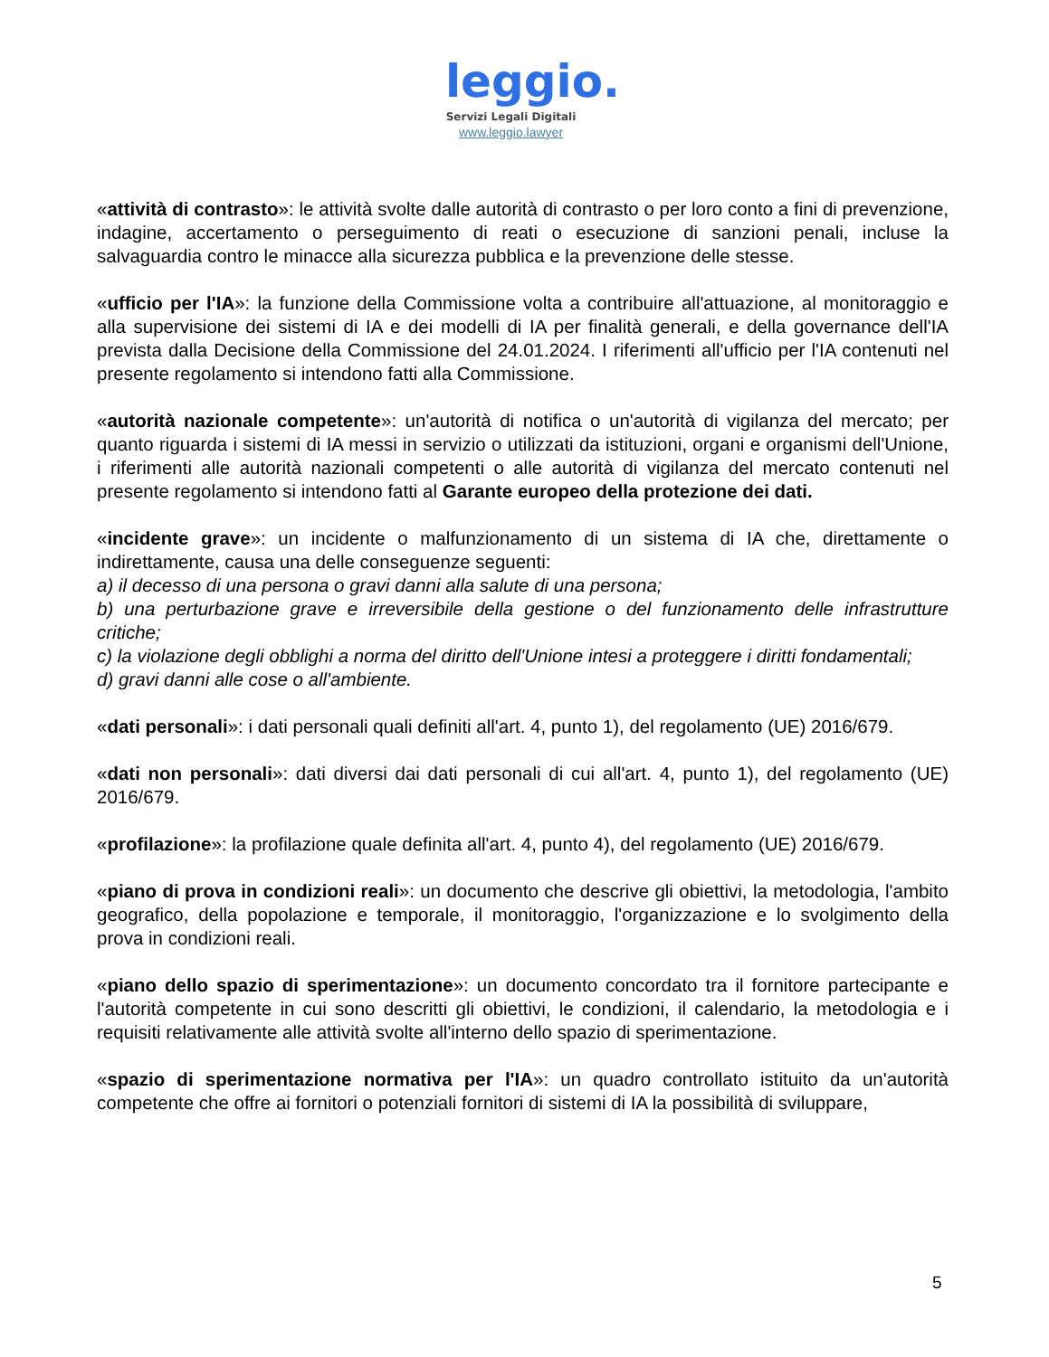leggio.
Servizi Legali Digitali
www.leggio.lawyer
«attività di contrasto»: le attività svolte dalle autorità di contrasto o per loro conto a fini di prevenzione, indagine, accertamento o perseguimento di reati o esecuzione di sanzioni penali, incluse la salvaguardia contro le minacce alla sicurezza pubblica e la prevenzione delle stesse.
«ufficio per l'IA»: la funzione della Commissione volta a contribuire all'attuazione, al monitoraggio e alla supervisione dei sistemi di IA e dei modelli di IA per finalità generali, e della governance dell'IA prevista dalla Decisione della Commissione del 24.01.2024. I riferimenti all'ufficio per l'IA contenuti nel presente regolamento si intendono fatti alla Commissione.
«autorità nazionale competente»: un'autorità di notifica o un'autorità di vigilanza del mercato; per quanto riguarda i sistemi di IA messi in servizio o utilizzati da istituzioni, organi e organismi dell'Unione, i riferimenti alle autorità nazionali competenti o alle autorità di vigilanza del mercato contenuti nel presente regolamento si intendono fatti al Garante europeo della protezione dei dati.
«incidente grave»: un incidente o malfunzionamento di un sistema di IA che, direttamente o indirettamente, causa una delle conseguenze seguenti:
a) il decesso di una persona o gravi danni alla salute di una persona;
b) una perturbazione grave e irreversibile della gestione o del funzionamento delle infrastrutture critiche;
c) la violazione degli obblighi a norma del diritto dell'Unione intesi a proteggere i diritti fondamentali;
d) gravi danni alle cose o all'ambiente.
«dati personali»: i dati personali quali definiti all'art. 4, punto 1), del regolamento (UE) 2016/679.
«dati non personali»: dati diversi dai dati personali di cui all'art. 4, punto 1), del regolamento (UE) 2016/679.
«profilazione»: la profilazione quale definita all'art. 4, punto 4), del regolamento (UE) 2016/679.
«piano di prova in condizioni reali»: un documento che descrive gli obiettivi, la metodologia, l'ambito geografico, della popolazione e temporale, il monitoraggio, l'organizzazione e lo svolgimento della prova in condizioni reali.
«piano dello spazio di sperimentazione»: un documento concordato tra il fornitore partecipante e l'autorità competente in cui sono descritti gli obiettivi, le condizioni, il calendario, la metodologia e i requisiti relativamente alle attività svolte all'interno dello spazio di sperimentazione.
«spazio di sperimentazione normativa per l'IA»: un quadro controllato istituito da un'autorità competente che offre ai fornitori o potenziali fornitori di sistemi di IA la possibilità di sviluppare,
5